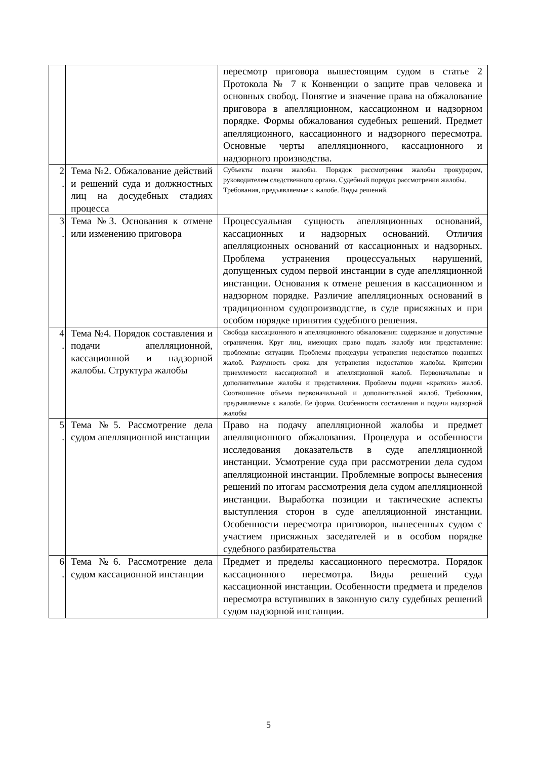| | | пересмотр приговора вышестоящим судом в статье 2 Протокола № 7 к Конвенции о защите прав человека и основных свобод. Понятие и значение права на обжалование приговора в апелляционном, кассационном и надзорном порядке. Формы обжалования судебных решений. Предмет апелляционного, кассационного и надзорного пересмотра. Основные черты апелляционного, кассационного и надзорного производства. |
| 2 . | Тема №2. Обжалование действий и решений суда и должностных лиц на досудебных стадиях процесса | Субъекты подачи жалобы. Порядок рассмотрения жалобы прокурором, руководителем следственного органа. Судебный порядок рассмотрения жалобы. Требования, предъявляемые к жалобе. Виды решений. |
| 3 . | Тема №3. Основания к отмене или изменению приговора | Процессуальная сущность апелляционных оснований, кассационных и надзорных оснований. Отличия апелляционных оснований от кассационных и надзорных. Проблема устранения процессуальных нарушений, допущенных судом первой инстанции в суде апелляционной инстанции. Основания к отмене решения в кассационном и надзорном порядке. Различие апелляционных оснований в традиционном судопроизводстве, в суде присяжных и при особом порядке принятия судебного решения. |
| 4 . | Тема №4. Порядок составления и подачи апелляционной, кассационной и надзорной жалобы. Структура жалобы | Свобода кассационного и апелляционного обжалования: содержание и допустимые ограничения. Круг лиц, имеющих право подать жалобу или представление: проблемные ситуации. Проблемы процедуры устранения недостатков поданных жалоб. Разумность срока для устранения недостатков жалобы. Критерии приемлемости кассационной и апелляционной жалоб. Первоначальные и дополнительные жалобы и представления. Проблемы подачи «кратких» жалоб. Соотношение объема первоначальной и дополнительной жалоб. Требования, предъявляемые к жалобе. Ее форма. Особенности составления и подачи надзорной жалобы |
| 5 . | Тема №5. Рассмотрение дела судом апелляционной инстанции | Право на подачу апелляционной жалобы и предмет апелляционного обжалования. Процедура и особенности исследования доказательств в суде апелляционной инстанции. Усмотрение суда при рассмотрении дела судом апелляционной инстанции. Проблемные вопросы вынесения решений по итогам рассмотрения дела судом апелляционной инстанции. Выработка позиции и тактические аспекты выступления сторон в суде апелляционной инстанции. Особенности пересмотра приговоров, вынесенных судом с участием присяжных заседателей и в особом порядке судебного разбирательства |
| 6 . | Тема №6. Рассмотрение дела судом кассационной инстанции | Предмет и пределы кассационного пересмотра. Порядок кассационного пересмотра. Виды решений суда кассационной инстанции. Особенности предмета и пределов пересмотра вступивших в законную силу судебных решений судом надзорной инстанции. |
5